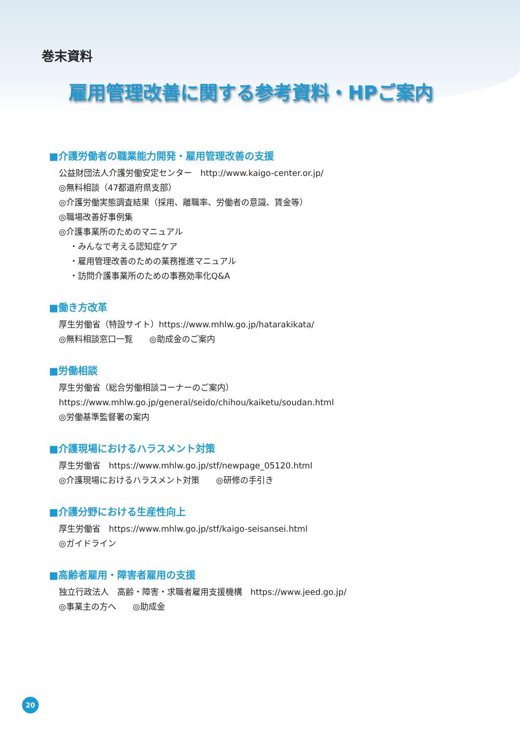巻末資料
雇用管理改善に関する参考資料・HPご案内
■介護労働者の職業能力開発・雇用管理改善の支援
公益財団法人介護労働安定センター　http://www.kaigo-center.or.jp/
◎無料相談（47都道府県支部）
◎介護労働実態調査結果（採用、離職率、労働者の意識、賃金等）
◎職場改善好事例集
◎介護事業所のためのマニュアル
・みんなで考える認知症ケア
・雇用管理改善のための業務推進マニュアル
・訪問介護事業所のための事務効率化Q&A
■働き方改革
厚生労働省（特設サイト）https://www.mhlw.go.jp/hatarakikata/
◎無料相談窓口一覧　　◎助成金のご案内
■労働相談
厚生労働省（総合労働相談コーナーのご案内）
https://www.mhlw.go.jp/general/seido/chihou/kaiketu/soudan.html
◎労働基準監督署の案内
■介護現場におけるハラスメント対策
厚生労働省　https://www.mhlw.go.jp/stf/newpage_05120.html
◎介護現場におけるハラスメント対策　　◎研修の手引き
■介護分野における生産性向上
厚生労働省　https://www.mhlw.go.jp/stf/kaigo-seisansei.html
◎ガイドライン
■高齢者雇用・障害者雇用の支援
独立行政法人　高齢・障害・求職者雇用支援機構　https://www.jeed.go.jp/
◎事業主の方へ　　◎助成金
20